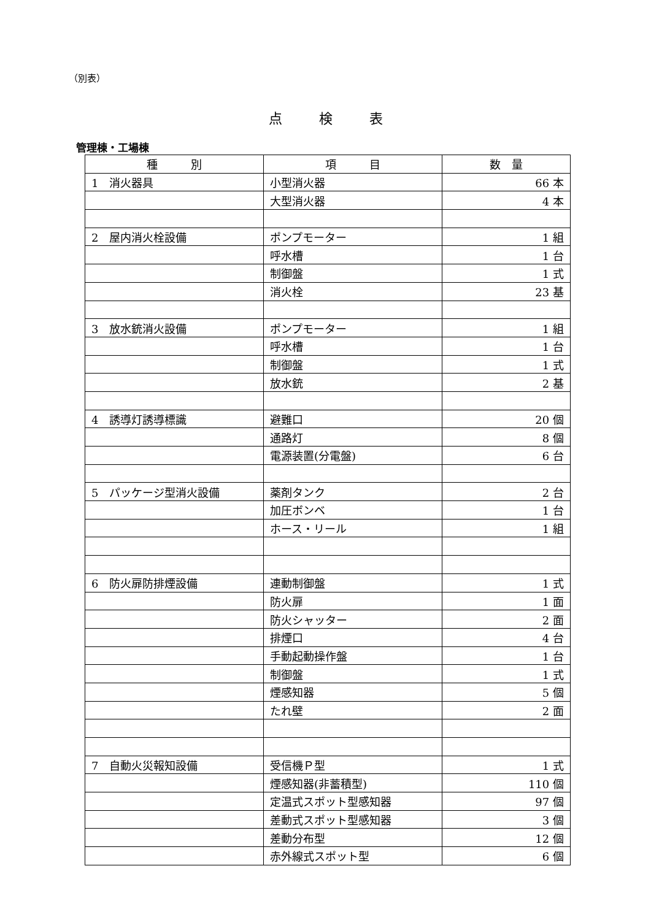（別表）
点検表
管理棟・工場棟
| 種 別 | 項 目 | 数 量 |
| --- | --- | --- |
| 1 消火器具 | 小型消火器 | 66 本 |
| | 大型消火器 | 4 本 |
| 2 屋内消火栓設備 | ポンプモーター | 1 組 |
| | 呼水槽 | 1 台 |
| | 制御盤 | 1 式 |
| | 消火栓 | 23 基 |
| 3 放水銃消火設備 | ポンプモーター | 1 組 |
| | 呼水槽 | 1 台 |
| | 制御盤 | 1 式 |
| | 放水銃 | 2 基 |
| 4 誘導灯誘導標識 | 避難口 | 20 個 |
| | 通路灯 | 8 個 |
| | 電源装置(分電盤) | 6 台 |
| 5 パッケージ型消火設備 | 薬剤タンク | 2 台 |
| | 加圧ボンベ | 1 台 |
| | ホース・リール | 1 組 |
| 6 防火扉防排煙設備 | 連動制御盤 | 1 式 |
| | 防火扉 | 1 面 |
| | 防火シャッター | 2 面 |
| | 排煙口 | 4 台 |
| | 手動起動操作盤 | 1 台 |
| | 制御盤 | 1 式 |
| | 煙感知器 | 5 個 |
| | たれ壁 | 2 面 |
| 7 自動火災報知設備 | 受信機Ｐ型 | 1 式 |
| | 煙感知器(非蓄積型) | 110 個 |
| | 定温式スポット型感知器 | 97 個 |
| | 差動式スポット型感知器 | 3 個 |
| | 差動分布型 | 12 個 |
| | 赤外線式スポット型 | 6 個 |